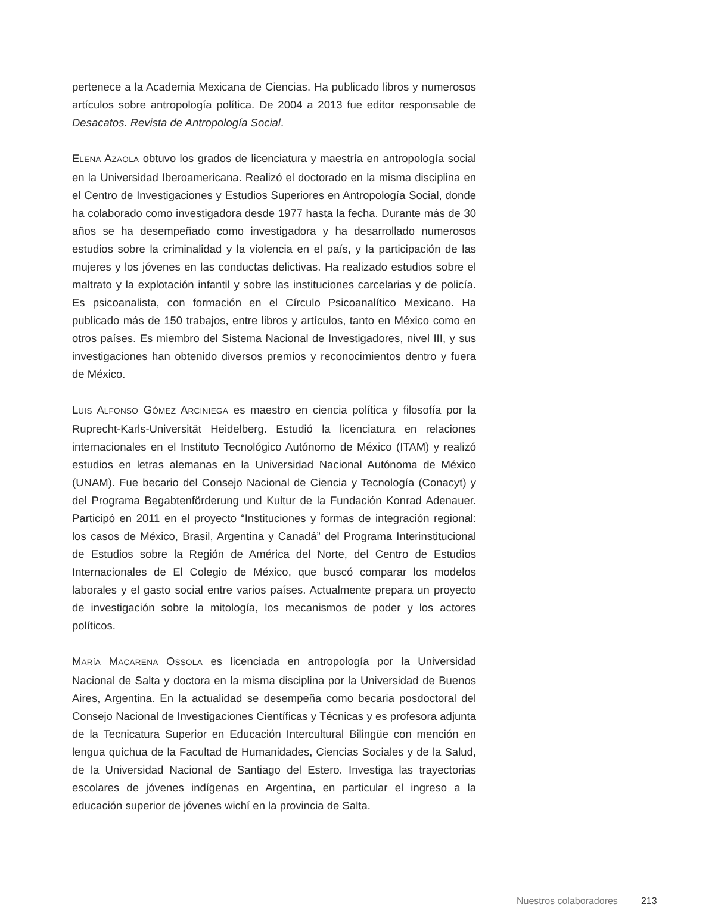pertenece a la Academia Mexicana de Ciencias. Ha publicado libros y numerosos artículos sobre antropología política. De 2004 a 2013 fue editor responsable de Desacatos. Revista de Antropología Social.
ELENA AZAOLA obtuvo los grados de licenciatura y maestría en antropología social en la Universidad Iberoamericana. Realizó el doctorado en la misma disciplina en el Centro de Investigaciones y Estudios Superiores en Antropología Social, donde ha colaborado como investigadora desde 1977 hasta la fecha. Durante más de 30 años se ha desempeñado como investigadora y ha desarrollado numerosos estudios sobre la criminalidad y la violencia en el país, y la participación de las mujeres y los jóvenes en las conductas delictivas. Ha realizado estudios sobre el maltrato y la explotación infantil y sobre las instituciones carcelarias y de policía. Es psicoanalista, con formación en el Círculo Psicoanalítico Mexicano. Ha publicado más de 150 trabajos, entre libros y artículos, tanto en México como en otros países. Es miembro del Sistema Nacional de Investigadores, nivel III, y sus investigaciones han obtenido diversos premios y reconocimientos dentro y fuera de México.
LUIS ALFONSO GÓMEZ ARCINIEGA es maestro en ciencia política y filosofía por la Ruprecht-Karls-Universität Heidelberg. Estudió la licenciatura en relaciones internacionales en el Instituto Tecnológico Autónomo de México (ITAM) y realizó estudios en letras alemanas en la Universidad Nacional Autónoma de México (UNAM). Fue becario del Consejo Nacional de Ciencia y Tecnología (Conacyt) y del Programa Begabtenförderung und Kultur de la Fundación Konrad Adenauer. Participó en 2011 en el proyecto “Instituciones y formas de integración regional: los casos de México, Brasil, Argentina y Canadá” del Programa Interinstitucional de Estudios sobre la Región de América del Norte, del Centro de Estudios Internacionales de El Colegio de México, que buscó comparar los modelos laborales y el gasto social entre varios países. Actualmente prepara un proyecto de investigación sobre la mitología, los mecanismos de poder y los actores políticos.
MARÍA MACARENA OSSOLA es licenciada en antropología por la Universidad Nacional de Salta y doctora en la misma disciplina por la Universidad de Buenos Aires, Argentina. En la actualidad se desempeña como becaria posdoctoral del Consejo Nacional de Investigaciones Científicas y Técnicas y es profesora adjunta de la Tecnicatura Superior en Educación Intercultural Bilingüe con mención en lengua quichua de la Facultad de Humanidades, Ciencias Sociales y de la Salud, de la Universidad Nacional de Santiago del Estero. Investiga las trayectorias escolares de jóvenes indígenas en Argentina, en particular el ingreso a la educación superior de jóvenes wichí en la provincia de Salta.
Nuestros colaboradores 213